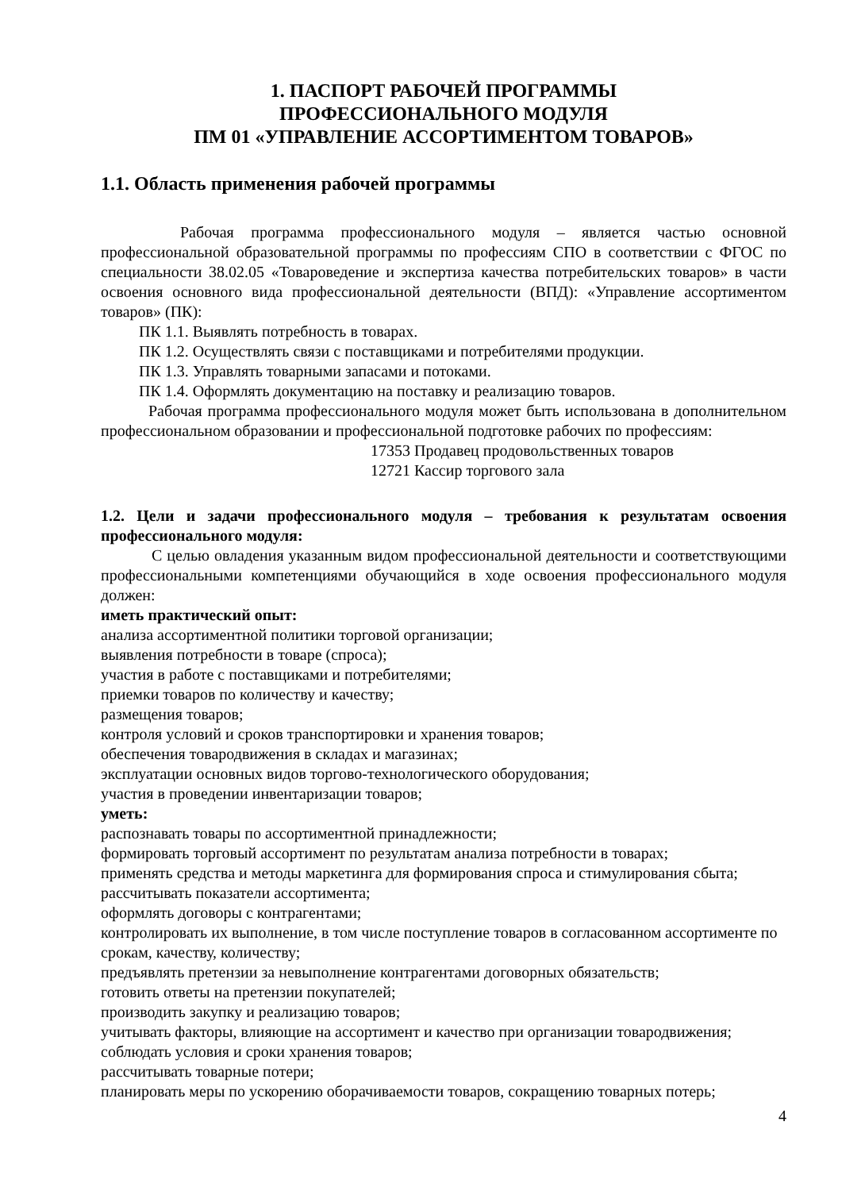1. ПАСПОРТ РАБОЧЕЙ ПРОГРАММЫ
ПРОФЕССИОНАЛЬНОГО МОДУЛЯ
ПМ 01 «УПРАВЛЕНИЕ АССОРТИМЕНТОМ ТОВАРОВ»
1.1. Область применения рабочей программы
Рабочая программа профессионального модуля – является частью основной профессиональной образовательной программы по профессиям СПО в соответствии с ФГОС по специальности 38.02.05 «Товароведение и экспертиза качества потребительских товаров» в части освоения основного вида профессиональной деятельности (ВПД): «Управление ассортиментом товаров» (ПК):
ПК 1.1. Выявлять потребность в товарах.
ПК 1.2. Осуществлять связи с поставщиками и потребителями продукции.
ПК 1.3. Управлять товарными запасами и потоками.
ПК 1.4. Оформлять документацию на поставку и реализацию товаров.
Рабочая программа профессионального модуля может быть использована в дополнительном профессиональном образовании и профессиональной подготовке рабочих по профессиям:
17353 Продавец продовольственных товаров
12721 Кассир торгового зала
1.2. Цели и задачи профессионального модуля – требования к результатам освоения профессионального модуля:
С целью овладения указанным видом профессиональной деятельности и соответствующими профессиональными компетенциями обучающийся в ходе освоения профессионального модуля должен:
иметь практический опыт:
анализа ассортиментной политики торговой организации;
выявления потребности в товаре (спроса);
участия в работе с поставщиками и потребителями;
приемки товаров по количеству и качеству;
размещения товаров;
контроля условий и сроков транспортировки и хранения товаров;
обеспечения товародвижения в складах и магазинах;
эксплуатации основных видов торгово-технологического оборудования;
участия в проведении инвентаризации товаров;
уметь:
распознавать товары по ассортиментной принадлежности;
формировать торговый ассортимент по результатам анализа потребности в товарах;
применять средства и методы маркетинга для формирования спроса и стимулирования сбыта;
рассчитывать показатели ассортимента;
оформлять договоры с контрагентами;
контролировать их выполнение, в том числе поступление товаров в согласованном ассортименте по срокам, качеству, количеству;
предъявлять претензии за невыполнение контрагентами договорных обязательств;
готовить ответы на претензии покупателей;
производить закупку и реализацию товаров;
учитывать факторы, влияющие на ассортимент и качество при организации товародвижения;
соблюдать условия и сроки хранения товаров;
рассчитывать товарные потери;
планировать меры по ускорению оборачиваемости товаров, сокращению товарных потерь;
4